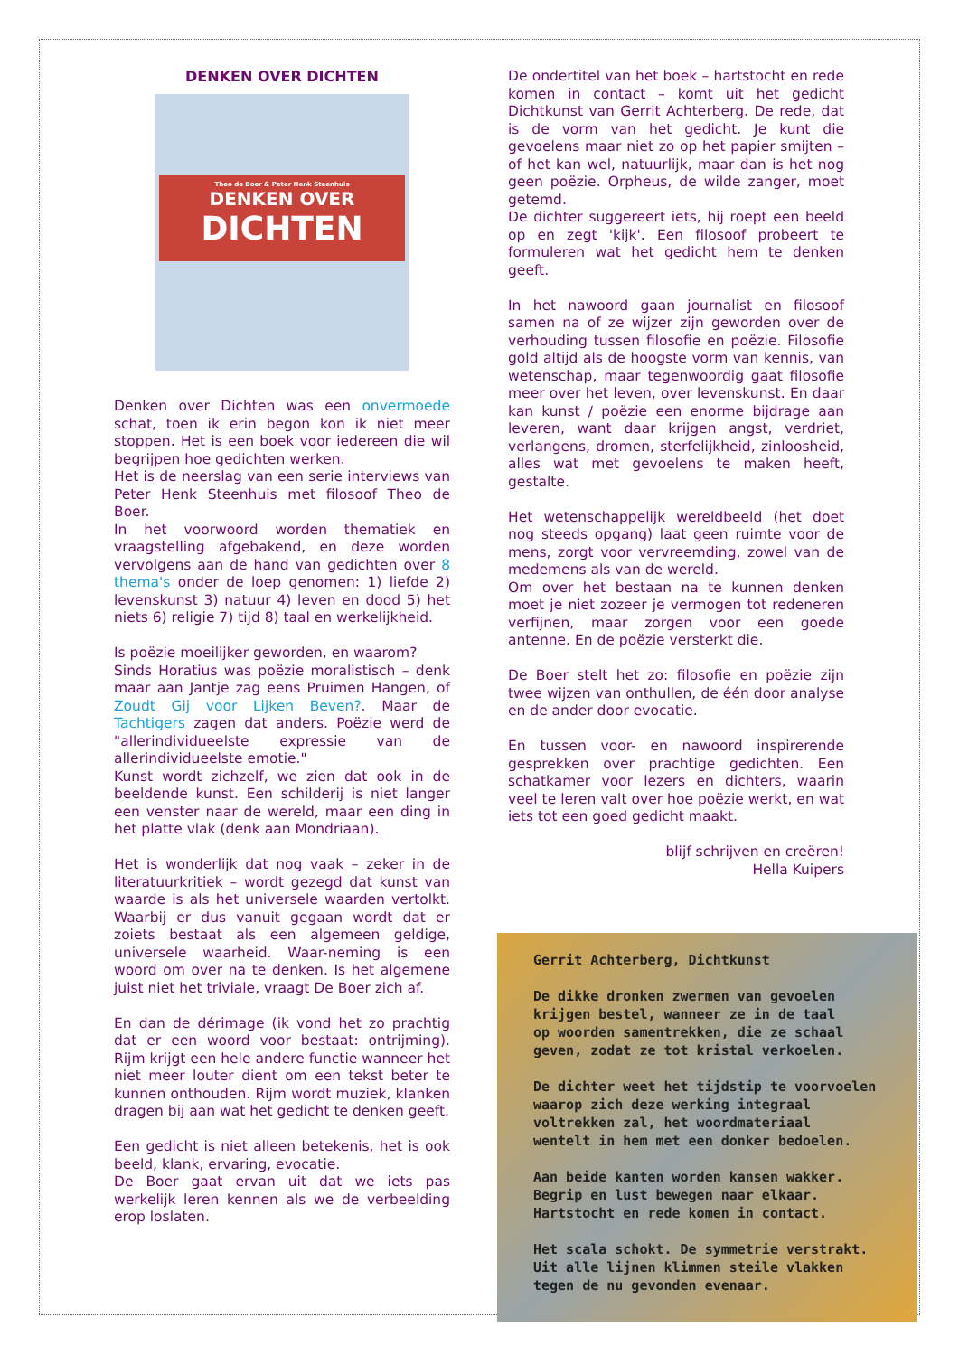DENKEN OVER DICHTEN
Theo de Boer & Peter Henk Steenhuis
DENKEN OVER
DICHTEN
Denken over Dichten was een onvermoede schat, toen ik erin begon kon ik niet meer stoppen. Het is een boek voor iedereen die wil begrijpen hoe gedichten werken.
Het is de neerslag van een serie interviews van Peter Henk Steenhuis met filosoof Theo de Boer.
In het voorwoord worden thematiek en vraagstelling afgebakend, en deze worden vervolgens aan de hand van gedichten over 8 thema's onder de loep genomen: 1) liefde 2) levenskunst 3) natuur 4) leven en dood 5) het niets 6) religie 7) tijd 8) taal en werkelijkheid.
Is poëzie moeilijker geworden, en waarom?
Sinds Horatius was poëzie moralistisch – denk maar aan Jantje zag eens Pruimen Hangen, of Zoudt Gij voor Lijken Beven?. Maar de Tachtigers zagen dat anders. Poëzie werd de "allerindividueelste expressie van de allerindividueelste emotie."
Kunst wordt zichzelf, we zien dat ook in de beeldende kunst. Een schilderij is niet langer een venster naar de wereld, maar een ding in het platte vlak (denk aan Mondriaan).
Het is wonderlijk dat nog vaak – zeker in de literatuurkritiek – wordt gezegd dat kunst van waarde is als het universele waarden vertolkt. Waarbij er dus vanuit gegaan wordt dat er zoiets bestaat als een algemeen geldige, universele waarheid. Waar-neming is een woord om over na te denken. Is het algemene juist niet het triviale, vraagt De Boer zich af.
En dan de dérimage (ik vond het zo prachtig dat er een woord voor bestaat: ontrijming). Rijm krijgt een hele andere functie wanneer het niet meer louter dient om een tekst beter te kunnen onthouden. Rijm wordt muziek, klanken dragen bij aan wat het gedicht te denken geeft.
Een gedicht is niet alleen betekenis, het is ook beeld, klank, ervaring, evocatie.
De Boer gaat ervan uit dat we iets pas werkelijk leren kennen als we de verbeelding erop loslaten.
De ondertitel van het boek – hartstocht en rede komen in contact – komt uit het gedicht Dichtkunst van Gerrit Achterberg. De rede, dat is de vorm van het gedicht. Je kunt die gevoelens maar niet zo op het papier smijten – of het kan wel, natuurlijk, maar dan is het nog geen poëzie. Orpheus, de wilde zanger, moet getemd.
De dichter suggereert iets, hij roept een beeld op en zegt 'kijk'. Een filosoof probeert te formuleren wat het gedicht hem te denken geeft.
In het nawoord gaan journalist en filosoof samen na of ze wijzer zijn geworden over de verhouding tussen filosofie en poëzie. Filosofie gold altijd als de hoogste vorm van kennis, van wetenschap, maar tegenwoordig gaat filosofie meer over het leven, over levenskunst. En daar kan kunst / poëzie een enorme bijdrage aan leveren, want daar krijgen angst, verdriet, verlangens, dromen, sterfelijkheid, zinloosheid, alles wat met gevoelens te maken heeft, gestalte.
Het wetenschappelijk wereldbeeld (het doet nog steeds opgang) laat geen ruimte voor de mens, zorgt voor vervreemding, zowel van de medemens als van de wereld.
Om over het bestaan na te kunnen denken moet je niet zozeer je vermogen tot redeneren verfijnen, maar zorgen voor een goede antenne. En de poëzie versterkt die.
De Boer stelt het zo: filosofie en poëzie zijn twee wijzen van onthullen, de één door analyse en de ander door evocatie.
En tussen voor- en nawoord inspirerende gesprekken over prachtige gedichten. Een schatkamer voor lezers en dichters, waarin veel te leren valt over hoe poëzie werkt, en wat iets tot een goed gedicht maakt.
blijf schrijven en creëren!
Hella Kuipers
Gerrit Achterberg, Dichtkunst
De dikke dronken zwermen van gevoelen
krijgen bestel, wanneer ze in de taal
op woorden samentrekken, die ze schaal
geven, zodat ze tot kristal verkoelen.
De dichter weet het tijdstip te voorvoelen
waarop zich deze werking integraal
voltrekken zal, het woordmateriaal
wentelt in hem met een donker bedoelen.
Aan beide kanten worden kansen wakker.
Begrip en lust bewegen naar elkaar.
Hartstocht en rede komen in contact.
Het scala schokt. De symmetrie verstrakt.
Uit alle lijnen klimmen steile vlakken
tegen de nu gevonden evenaar.